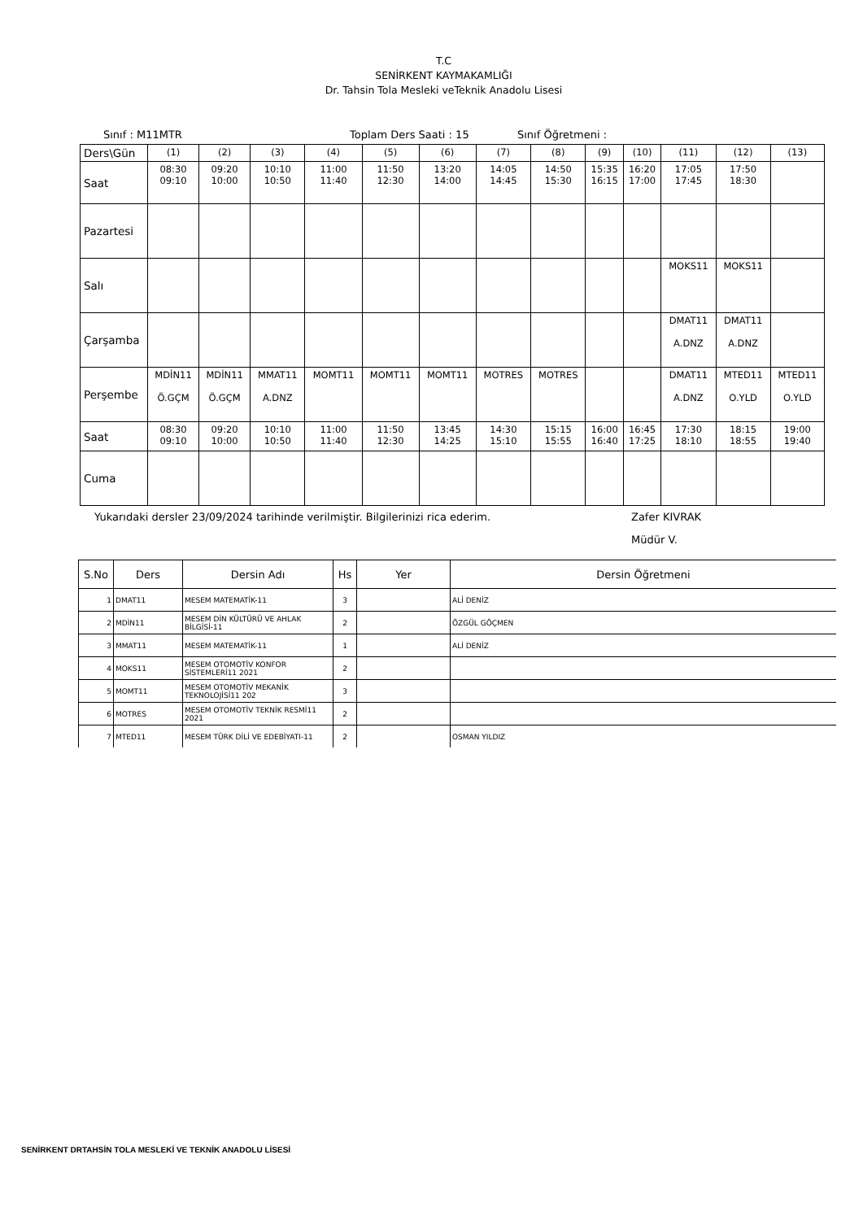T.C
SENİRKENT KAYMAKAMLIĞI
Dr. Tahsin Tola Mesleki veTeknik Anadolu Lisesi
Sınıf : M11MTR Toplam Ders Saati : 15 Sınıf Öğretmeni :
| Ders\Gün | (1) | (2) | (3) | (4) | (5) | (6) | (7) | (8) | (9) | (10) | (11) | (12) | (13) |
| Saat | 08:30 09:10 | 09:20 10:00 | 10:10 10:50 | 11:00 11:40 | 11:50 12:30 | 13:20 14:00 | 14:05 14:45 | 14:50 15:30 | 15:35 16:15 | 16:20 17:00 | 17:05 17:45 | 17:50 18:30 | |
| Pazartesi | | | | | | | | | | | | | |
| Salı | | | | | | | | | | | MOKS11 | MOKS11 | |
| Çarşamba | | | | | | | | | | | DMAT11 A.DNZ | DMAT11 A.DNZ | |
| Perşembe | MDİN11 Ö.GÇM | MDİN11 Ö.GÇM | MMAT11 A.DNZ | MOMT11 | MOMT11 | MOMT11 | MOTRES | MOTRES | | | DMAT11 A.DNZ | MTED11 O.YLD | MTED11 O.YLD |
| Saat | 08:30 09:10 | 09:20 10:00 | 10:10 10:50 | 11:00 11:40 | 11:50 12:30 | 13:45 14:25 | 14:30 15:10 | 15:15 15:55 | 16:00 16:40 | 16:45 17:25 | 17:30 18:10 | 18:15 18:55 | 19:00 19:40 |
| Cuma | | | | | | | | | | | | | |
Yukarıdaki dersler 23/09/2024 tarihinde verilmiştir. Bilgilerinizi rica ederim. Zafer KIVRAK
Müdür V.
| S.No | Ders | Dersin Adı | Hs | Yer | Dersin Öğretmeni |
| --- | --- | --- | --- | --- | --- |
| 1 | DMAT11 | MESEM MATEMATİK-11 | 3 | | ALİ DENİZ |
| 2 | MDİN11 | MESEM DİN KÜLTÜRÜ VE AHLAK BİLGİSİ-11 | 2 | | ÖZGÜL GÖÇMEN |
| 3 | MMAT11 | MESEM MATEMATİK-11 | 1 | | ALİ DENİZ |
| 4 | MOKS11 | MESEM OTOMOTİV KONFOR SİSTEMLERİ11 2021 | 2 | | |
| 5 | MOMT11 | MESEM OTOMOTİV MEKANİK TEKNOLOJİSİ11 202 | 3 | | |
| 6 | MOTRES | MESEM OTOMOTİV TEKNİK RESMİ11 2021 | 2 | | |
| 7 | MTED11 | MESEM TÜRK DİLİ VE EDEBİYATI-11 | 2 | | OSMAN YILDIZ |
SENİRKENT DRTAHSİN TOLA MESLEKİ VE TEKNİK ANADOLU LİSESİ